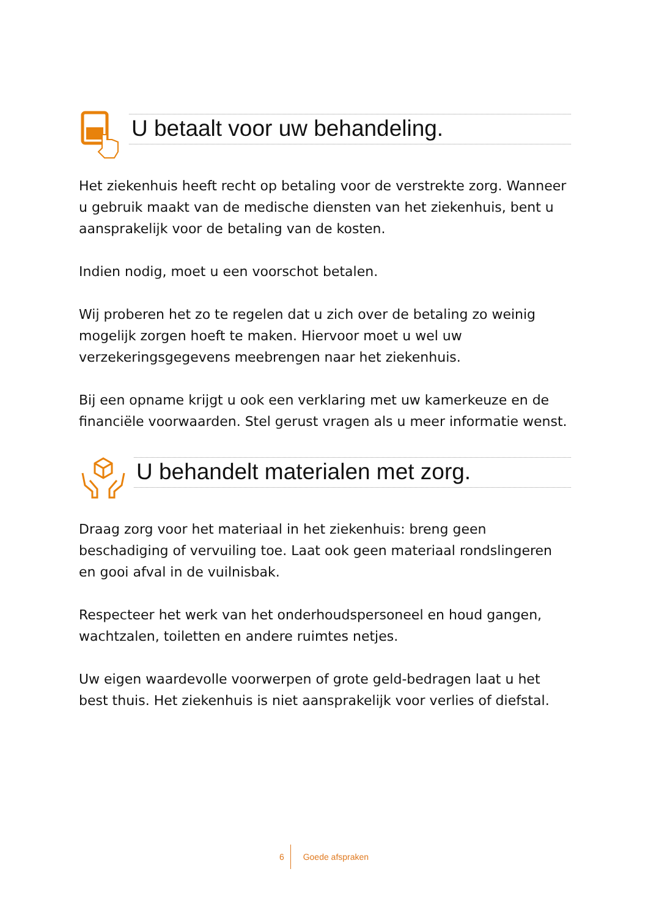U betaalt voor uw behandeling.
Het ziekenhuis heeft recht op betaling voor de verstrekte zorg. Wanneer u gebruik maakt van de medische diensten van het ziekenhuis, bent u aansprakelijk voor de betaling van de kosten.
Indien nodig, moet u een voorschot betalen.
Wij proberen het zo te regelen dat u zich over de betaling zo weinig mogelijk zorgen hoeft te maken. Hiervoor moet u wel uw verzekeringsgegevens meebrengen naar het ziekenhuis.
Bij een opname krijgt u ook een verklaring met uw kamerkeuze en de financiële voorwaarden. Stel gerust vragen als u meer informatie wenst.
U behandelt materialen met zorg.
Draag zorg voor het materiaal in het ziekenhuis: breng geen beschadiging of vervuiling toe. Laat ook geen materiaal rondslingeren en gooi afval in de vuilnisbak.
Respecteer het werk van het onderhoudspersoneel en houd gangen, wachtzalen, toiletten en andere ruimtes netjes.
Uw eigen waardevolle voorwerpen of grote geld-bedragen laat u het best thuis. Het ziekenhuis is niet aansprakelijk voor verlies of diefstal.
6 Goede afspraken